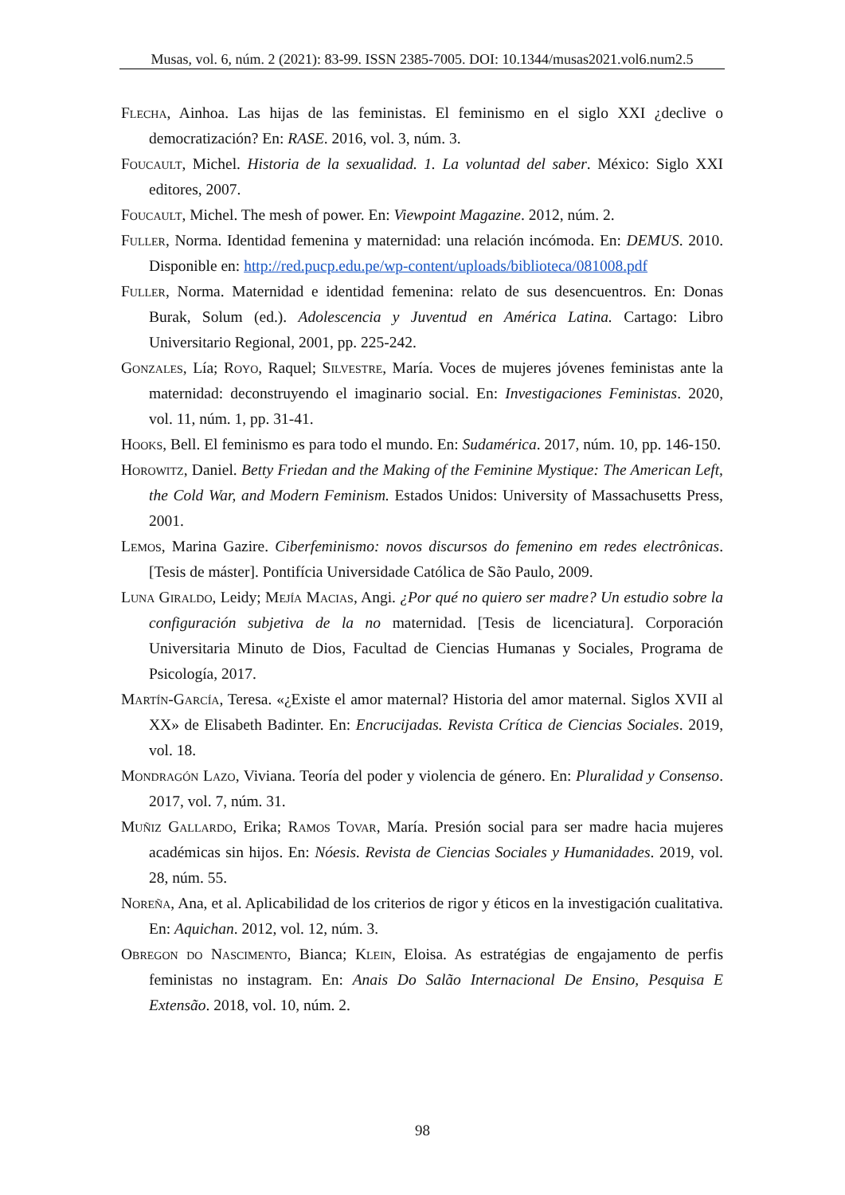Musas, vol. 6, núm. 2 (2021): 83-99. ISSN 2385-7005. DOI: 10.1344/musas2021.vol6.num2.5
Flecha, Ainhoa. Las hijas de las feministas. El feminismo en el siglo XXI ¿declive o democratización? En: RASE. 2016, vol. 3, núm. 3.
Foucault, Michel. Historia de la sexualidad. 1. La voluntad del saber. México: Siglo XXI editores, 2007.
Foucault, Michel. The mesh of power. En: Viewpoint Magazine. 2012, núm. 2.
Fuller, Norma. Identidad femenina y maternidad: una relación incómoda. En: DEMUS. 2010. Disponible en: http://red.pucp.edu.pe/wp-content/uploads/biblioteca/081008.pdf
Fuller, Norma. Maternidad e identidad femenina: relato de sus desencuentros. En: Donas Burak, Solum (ed.). Adolescencia y Juventud en América Latina. Cartago: Libro Universitario Regional, 2001, pp. 225-242.
Gonzales, Lía; Royo, Raquel; Silvestre, María. Voces de mujeres jóvenes feministas ante la maternidad: deconstruyendo el imaginario social. En: Investigaciones Feministas. 2020, vol. 11, núm. 1, pp. 31-41.
Hooks, Bell. El feminismo es para todo el mundo. En: Sudamérica. 2017, núm. 10, pp. 146-150.
Horowitz, Daniel. Betty Friedan and the Making of the Feminine Mystique: The American Left, the Cold War, and Modern Feminism. Estados Unidos: University of Massachusetts Press, 2001.
Lemos, Marina Gazire. Ciberfeminismo: novos discursos do femenino em redes electrônicas. [Tesis de máster]. Pontifícia Universidade Católica de São Paulo, 2009.
Luna Giraldo, Leidy; Mejía Macias, Angi. ¿Por qué no quiero ser madre? Un estudio sobre la configuración subjetiva de la no maternidad. [Tesis de licenciatura]. Corporación Universitaria Minuto de Dios, Facultad de Ciencias Humanas y Sociales, Programa de Psicología, 2017.
Martín-García, Teresa. «¿Existe el amor maternal? Historia del amor maternal. Siglos XVII al XX» de Elisabeth Badinter. En: Encrucijadas. Revista Crítica de Ciencias Sociales. 2019, vol. 18.
Mondragón Lazo, Viviana. Teoría del poder y violencia de género. En: Pluralidad y Consenso. 2017, vol. 7, núm. 31.
Muñiz Gallardo, Erika; Ramos Tovar, María. Presión social para ser madre hacia mujeres académicas sin hijos. En: Nóesis. Revista de Ciencias Sociales y Humanidades. 2019, vol. 28, núm. 55.
Noreña, Ana, et al. Aplicabilidad de los criterios de rigor y éticos en la investigación cualitativa. En: Aquichan. 2012, vol. 12, núm. 3.
Obregon do Nascimento, Bianca; Klein, Eloisa. As estratégias de engajamento de perfis feministas no instagram. En: Anais Do Salão Internacional De Ensino, Pesquisa E Extensão. 2018, vol. 10, núm. 2.
98